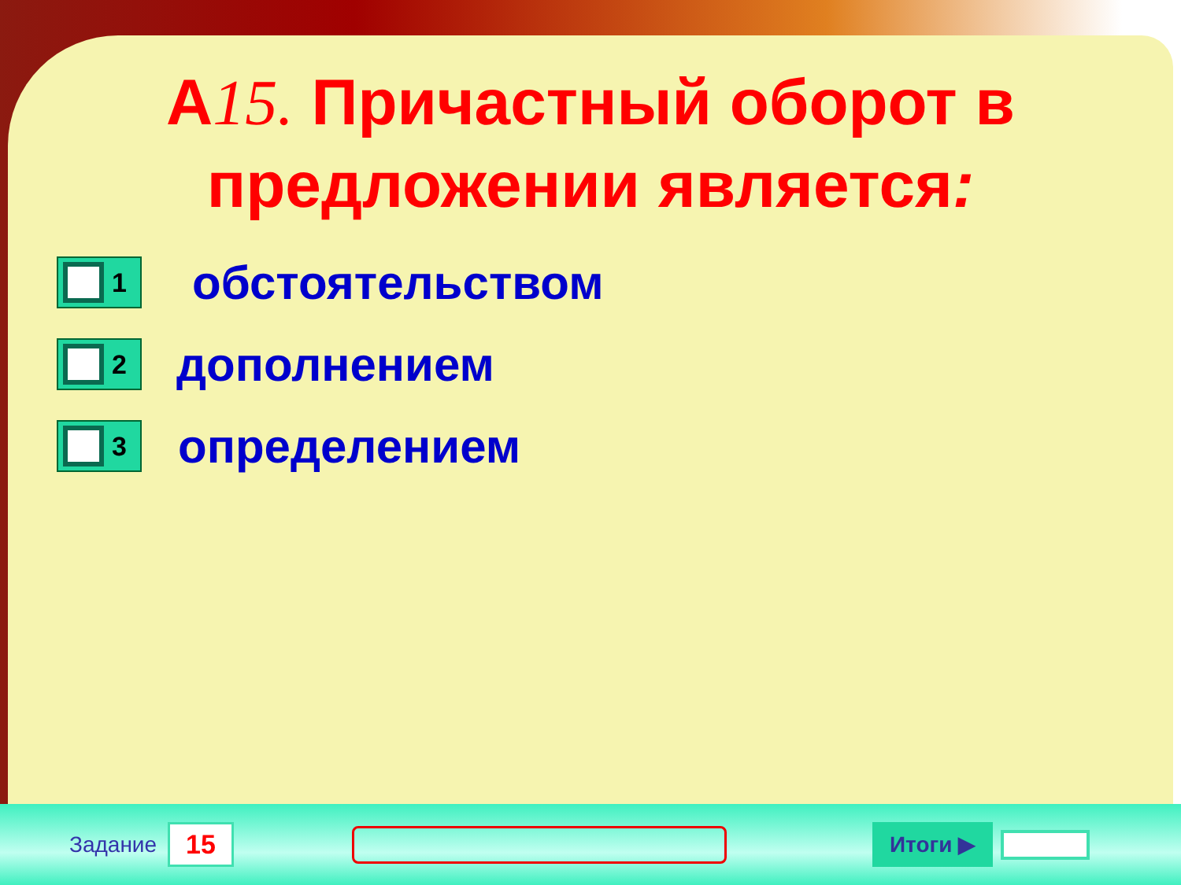А15. Причастный оборот в
предложении является:
1
обстоятельством
2
дополнением
3
определением
Задание 15 Итоги ▶